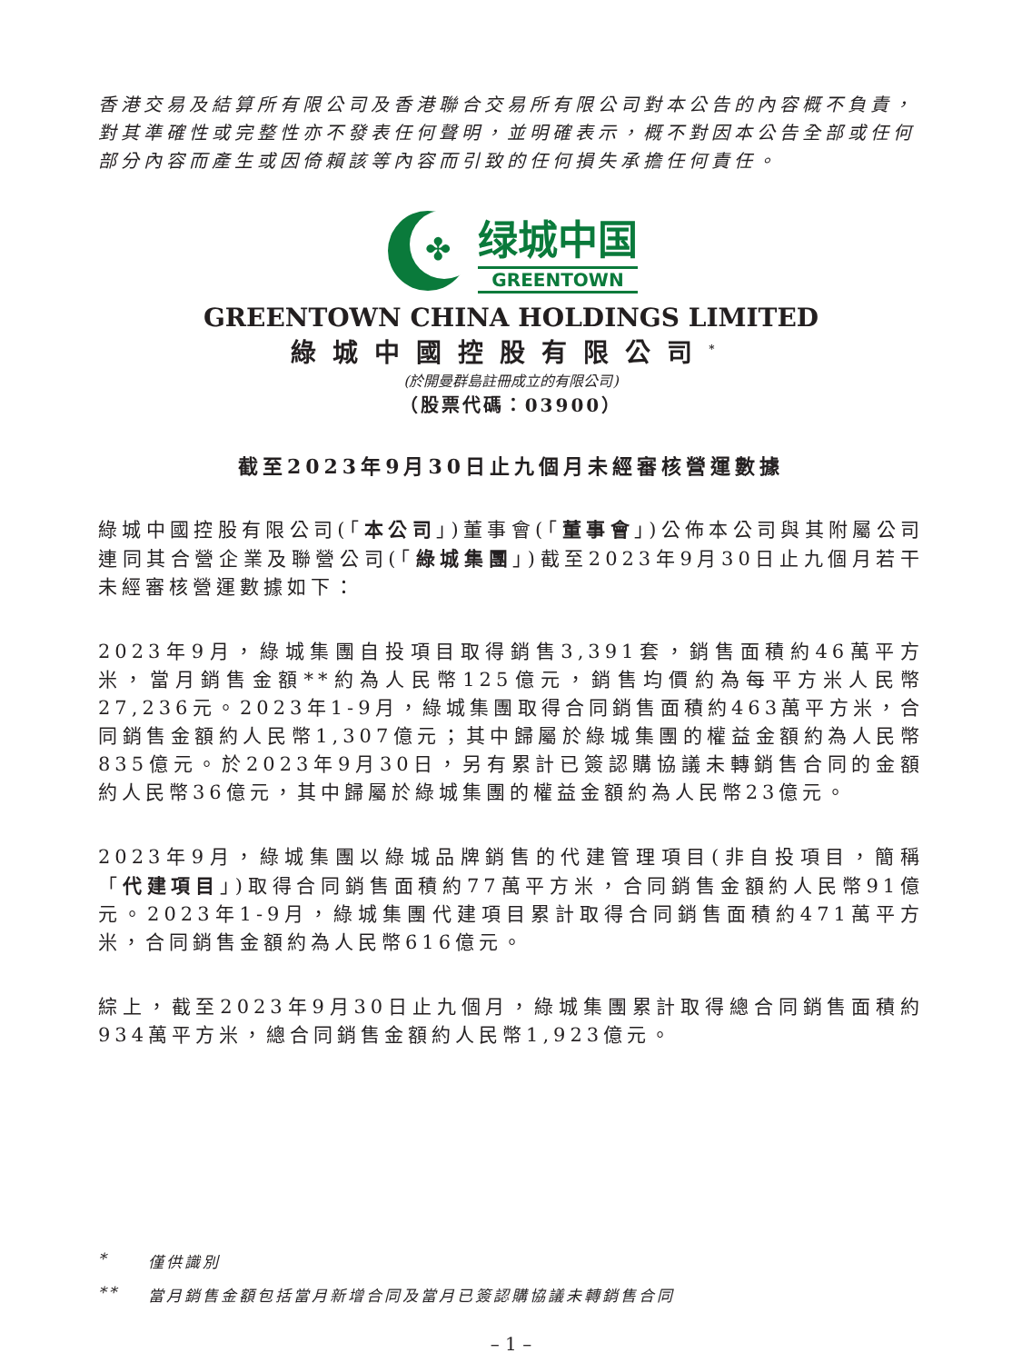香港交易及結算所有限公司及香港聯合交易所有限公司對本公告的內容概不負責，對其準確性或完整性亦不發表任何聲明，並明確表示，概不對因本公告全部或任何部分內容而產生或因倚賴該等內容而引致的任何損失承擔任何責任。
✤
绿城中国
GREENTOWN
GREENTOWN CHINA HOLDINGS LIMITED
綠城中國控股有限公司<sup>*</sup>
(於開曼群島註冊成立的有限公司)
（股票代碼：03900）
截至2023年9月30日止九個月未經審核營運數據
綠城中國控股有限公司(「本公司」)董事會(「董事會」)公佈本公司與其附屬公司連同其合營企業及聯營公司(「綠城集團」)截至2023年9月30日止九個月若干未經審核營運數據如下：
2023年9月，綠城集團自投項目取得銷售3,391套，銷售面積約46萬平方米，當月銷售金額**約為人民幣125億元，銷售均價約為每平方米人民幣27,236元。2023年1-9月，綠城集團取得合同銷售面積約463萬平方米，合同銷售金額約人民幣1,307億元；其中歸屬於綠城集團的權益金額約為人民幣835億元。於2023年9月30日，另有累計已簽認購協議未轉銷售合同的金額約人民幣36億元，其中歸屬於綠城集團的權益金額約為人民幣23億元。
2023年9月，綠城集團以綠城品牌銷售的代建管理項目(非自投項目，簡稱「代建項目」)取得合同銷售面積約77萬平方米，合同銷售金額約人民幣91億元。2023年1-9月，綠城集團代建項目累計取得合同銷售面積約471萬平方米，合同銷售金額約為人民幣616億元。
綜上，截至2023年9月30日止九個月，綠城集團累計取得總合同銷售面積約934萬平方米，總合同銷售金額約人民幣1,923億元。
* 僅供識別
** 當月銷售金額包括當月新增合同及當月已簽認購協議未轉銷售合同
– 1 –